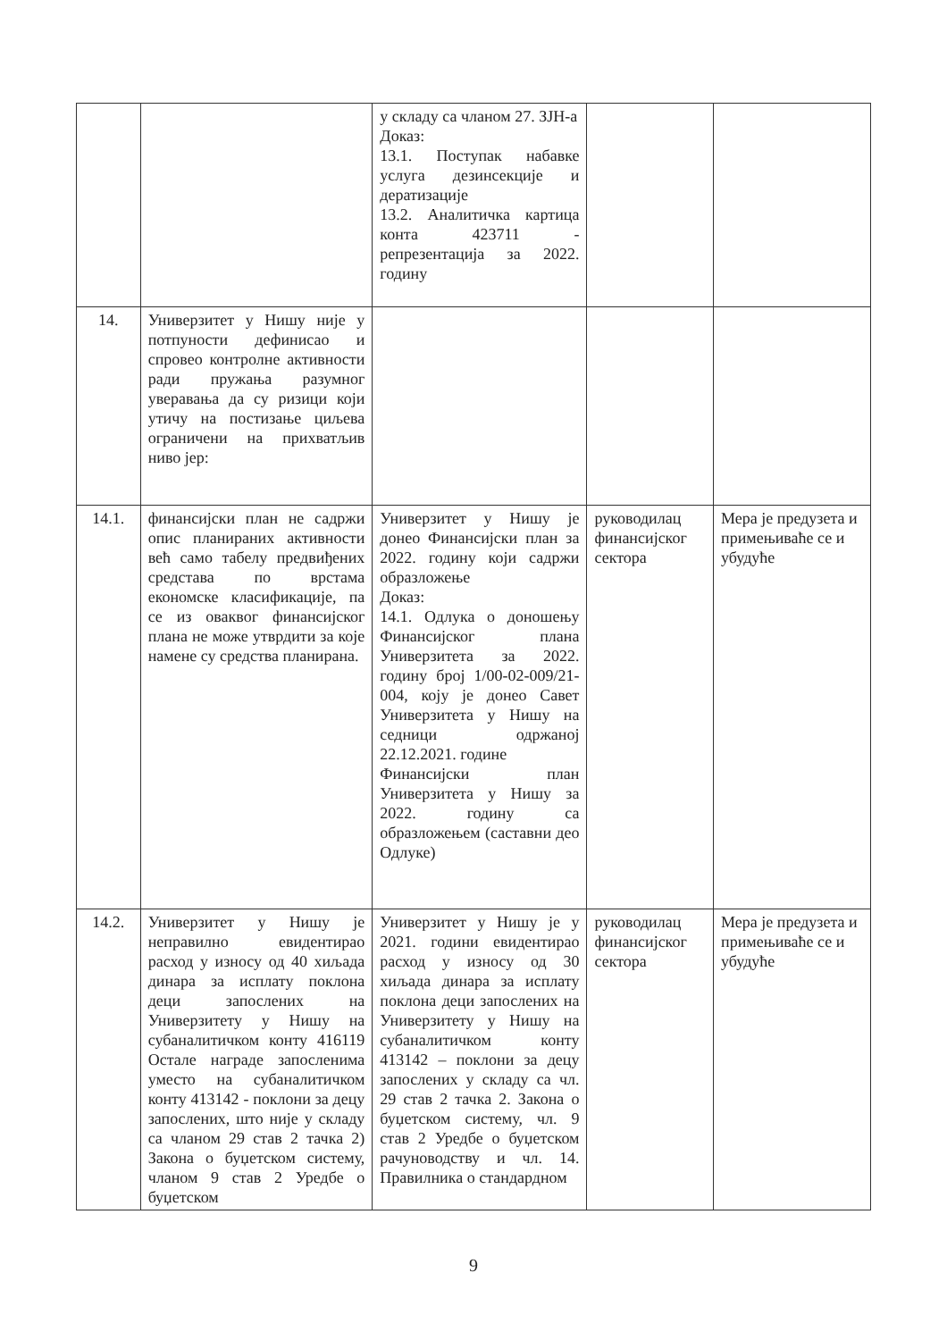| | | у складу са чланом 27. ЗЈН-а Доказ: 13.1. Поступак набавке услуга дезинсекције и дератизације 13.2. Аналитичка картица конта 423711 - репрезентација за 2022. годину | | |
| 14. | Универзитет у Нишу није у потпуности дефинисао и спровео контролне активности ради пружања разумног уверавања да су ризици који утичу на постизање циљева ограничени на прихватљив ниво јер: | | | |
| 14.1. | финансијски план не садржи опис планираних активности већ само табелу предвиђених средстава по врстама економске класификације, па се из оваквог финансијског плана не може утврдити за које намене су средства планирана. | Универзитет у Нишу је донео Финансијски план за 2022. годину који садржи образложење Доказ: 14.1. Одлука о доношењу Финансијског плана Универзитета за 2022. годину број 1/00-02-009/21-004, коју је донео Савет Универзитета у Нишу на седници одржаној 22.12.2021. године Финансијски план Универзитета у Нишу за 2022. годину са образложењем (саставни део Одлуке) | руководилац финансијског сектора | Мера је предузета и примењиваће се и убудуће |
| 14.2. | Универзитет у Нишу је неправилно евидентирао расход у износу од 40 хиљада динара за исплату поклона деци запослених на Универзитету у Нишу на субаналитичком конту 416119 Остале награде запосленима уместо на субаналитичком конту 413142 - поклони за децу запослених, што није у складу са чланом 29 став 2 тачка 2) Закона о буџетском систему, чланом 9 став 2 Уредбе о буџетском | Универзитет у Нишу је у 2021. години евидентирао расход у износу од 30 хиљада динара за исплату поклона деци запослених на Универзитету у Нишу на субаналитичком конту 413142 – поклони за децу запослених у складу са чл. 29 став 2 тачка 2. Закона о буџетском систему, чл. 9 став 2 Уредбе о буџетском рачуноводству и чл. 14. Правилника о стандардном | руководилац финансијског сектора | Мера је предузета и примењиваће се и убудуће |
9